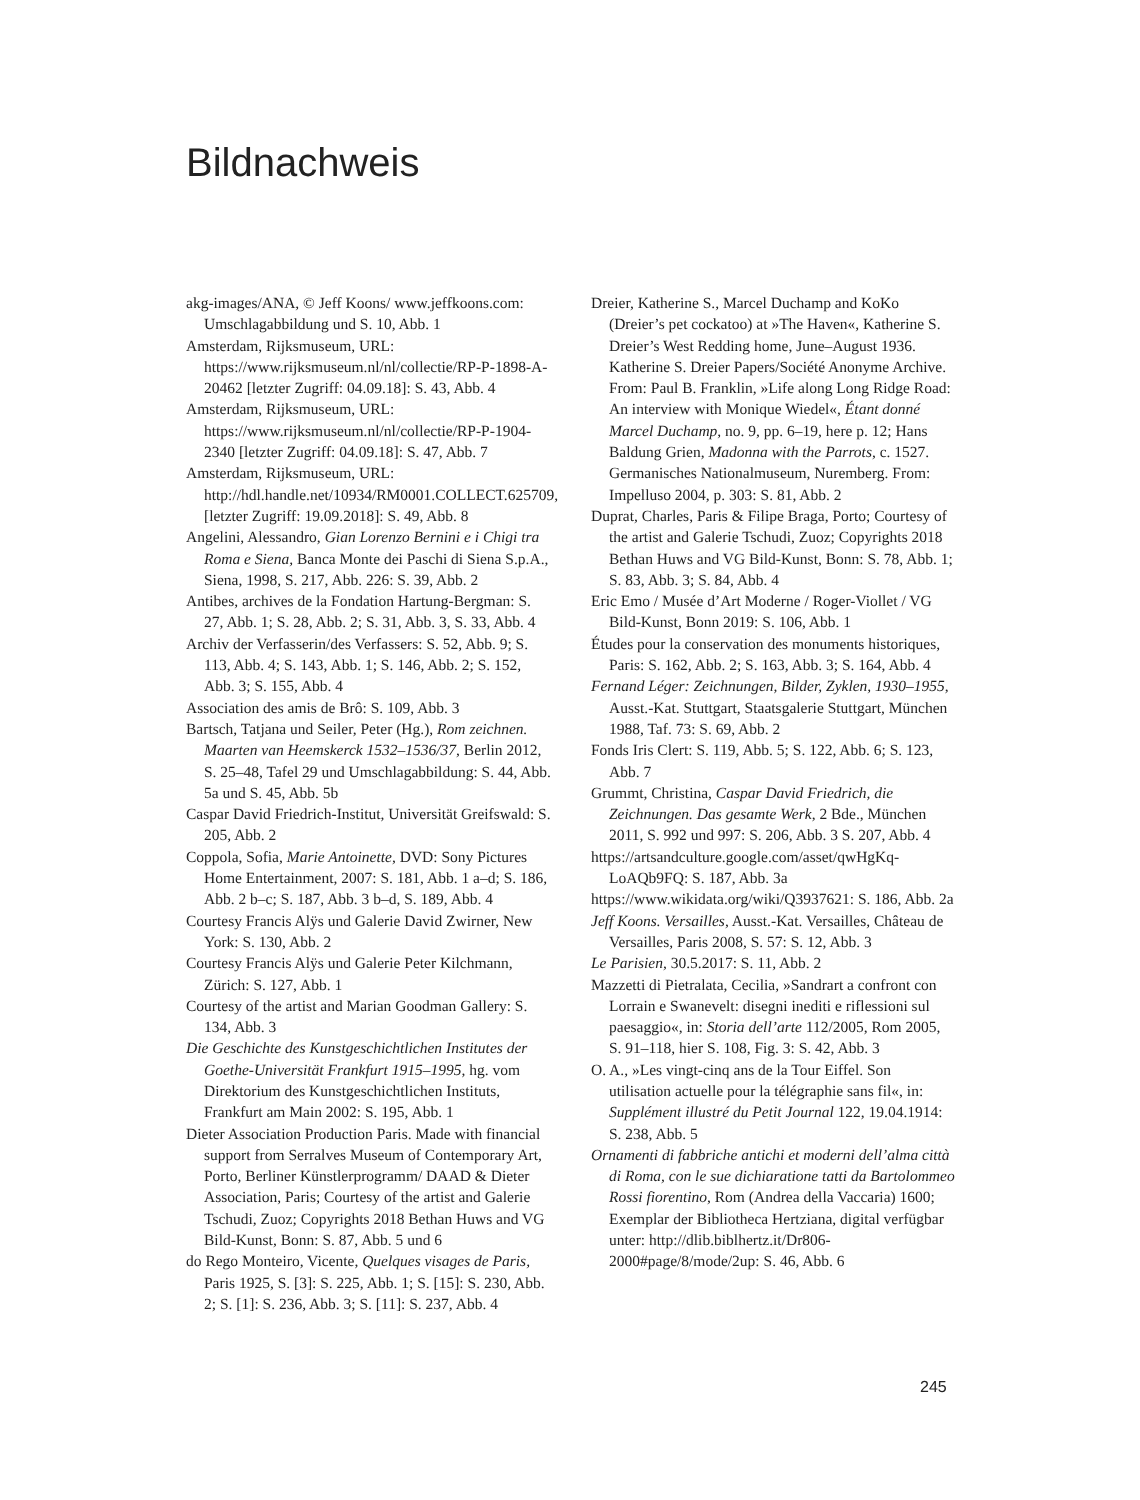Bildnachweis
akg-images/ANA, © Jeff Koons/ www.jeffkoons.com: Umschlagabbildung und S. 10, Abb. 1
Amsterdam, Rijksmuseum, URL: https://www.rijksmuseum.nl/nl/collectie/RP-P-1898-A-20462 [letzter Zugriff: 04.09.18]: S. 43, Abb. 4
Amsterdam, Rijksmuseum, URL: https://www.rijksmuseum.nl/nl/collectie/RP-P-1904-2340 [letzter Zugriff: 04.09.18]: S. 47, Abb. 7
Amsterdam, Rijksmuseum, URL: http://hdl.handle.net/10934/RM0001.COLLECT.625709, [letzter Zugriff: 19.09.2018]: S. 49, Abb. 8
Angelini, Alessandro, Gian Lorenzo Bernini e i Chigi tra Roma e Siena, Banca Monte dei Paschi di Siena S.p.A., Siena, 1998, S. 217, Abb. 226: S. 39, Abb. 2
Antibes, archives de la Fondation Hartung-Bergman: S. 27, Abb. 1; S. 28, Abb. 2; S. 31, Abb. 3, S. 33, Abb. 4
Archiv der Verfasserin/des Verfassers: S. 52, Abb. 9; S. 113, Abb. 4; S. 143, Abb. 1; S. 146, Abb. 2; S. 152, Abb. 3; S. 155, Abb. 4
Association des amis de Brô: S. 109, Abb. 3
Bartsch, Tatjana und Seiler, Peter (Hg.), Rom zeichnen. Maarten van Heemskerck 1532–1536/37, Berlin 2012, S. 25–48, Tafel 29 und Umschlagabbildung: S. 44, Abb. 5a und S. 45, Abb. 5b
Caspar David Friedrich-Institut, Universität Greifswald: S. 205, Abb. 2
Coppola, Sofia, Marie Antoinette, DVD: Sony Pictures Home Entertainment, 2007: S. 181, Abb. 1 a–d; S. 186, Abb. 2 b–c; S. 187, Abb. 3 b–d, S. 189, Abb. 4
Courtesy Francis Alÿs und Galerie David Zwirner, New York: S. 130, Abb. 2
Courtesy Francis Alÿs und Galerie Peter Kilchmann, Zürich: S. 127, Abb. 1
Courtesy of the artist and Marian Goodman Gallery: S. 134, Abb. 3
Die Geschichte des Kunstgeschichtlichen Institutes der Goethe-Universität Frankfurt 1915–1995, hg. vom Direktorium des Kunstgeschichtlichen Instituts, Frankfurt am Main 2002: S. 195, Abb. 1
Dieter Association Production Paris. Made with financial support from Serralves Museum of Contemporary Art, Porto, Berliner Künstlerprogramm/ DAAD & Dieter Association, Paris; Courtesy of the artist and Galerie Tschudi, Zuoz; Copyrights 2018 Bethan Huws and VG Bild-Kunst, Bonn: S. 87, Abb. 5 und 6
do Rego Monteiro, Vicente, Quelques visages de Paris, Paris 1925, S. [3]: S. 225, Abb. 1; S. [15]: S. 230, Abb. 2; S. [1]: S. 236, Abb. 3; S. [11]: S. 237, Abb. 4
Dreier, Katherine S., Marcel Duchamp and KoKo (Dreier’s pet cockatoo) at »The Haven«, Katherine S. Dreier’s West Redding home, June–August 1936. Katherine S. Dreier Papers/Société Anonyme Archive. From: Paul B. Franklin, »Life along Long Ridge Road: An interview with Monique Wiedel«, Étant donné Marcel Duchamp, no. 9, pp. 6–19, here p. 12; Hans Baldung Grien, Madonna with the Parrots, c. 1527. Germanisches Nationalmuseum, Nuremberg. From: Impelluso 2004, p. 303: S. 81, Abb. 2
Duprat, Charles, Paris & Filipe Braga, Porto; Courtesy of the artist and Galerie Tschudi, Zuoz; Copyrights 2018 Bethan Huws and VG Bild-Kunst, Bonn: S. 78, Abb. 1; S. 83, Abb. 3; S. 84, Abb. 4
Eric Emo / Musée d’Art Moderne / Roger-Viollet / VG Bild-Kunst, Bonn 2019: S. 106, Abb. 1
Études pour la conservation des monuments historiques, Paris: S. 162, Abb. 2; S. 163, Abb. 3; S. 164, Abb. 4
Fernand Léger: Zeichnungen, Bilder, Zyklen, 1930–1955, Ausst.-Kat. Stuttgart, Staatsgalerie Stuttgart, München 1988, Taf. 73: S. 69, Abb. 2
Fonds Iris Clert: S. 119, Abb. 5; S. 122, Abb. 6; S. 123, Abb. 7
Grummt, Christina, Caspar David Friedrich, die Zeichnungen. Das gesamte Werk, 2 Bde., München 2011, S. 992 und 997: S. 206, Abb. 3 S. 207, Abb. 4
https://artsandculture.google.com/asset/qwHgKq-LoAQb9FQ: S. 187, Abb. 3a
https://www.wikidata.org/wiki/Q3937621: S. 186, Abb. 2a
Jeff Koons. Versailles, Ausst.-Kat. Versailles, Château de Versailles, Paris 2008, S. 57: S. 12, Abb. 3
Le Parisien, 30.5.2017: S. 11, Abb. 2
Mazzetti di Pietralata, Cecilia, »Sandrart a confront con Lorrain e Swanevelt: disegni inediti e riflessioni sul paesaggio«, in: Storia dell’arte 112/2005, Rom 2005, S. 91–118, hier S. 108, Fig. 3: S. 42, Abb. 3
O. A., »Les vingt-cinq ans de la Tour Eiffel. Son utilisation actuelle pour la télégraphie sans fil«, in: Supplément illustré du Petit Journal 122, 19.04.1914: S. 238, Abb. 5
Ornamenti di fabbriche antichi et moderni dell’alma città di Roma, con le sue dichiaratione tatti da Bartolommeo Rossi fiorentino, Rom (Andrea della Vaccaria) 1600; Exemplar der Bibliotheca Hertziana, digital verfügbar unter: http://dlib.biblhertz.it/Dr806-2000#page/8/mode/2up: S. 46, Abb. 6
245